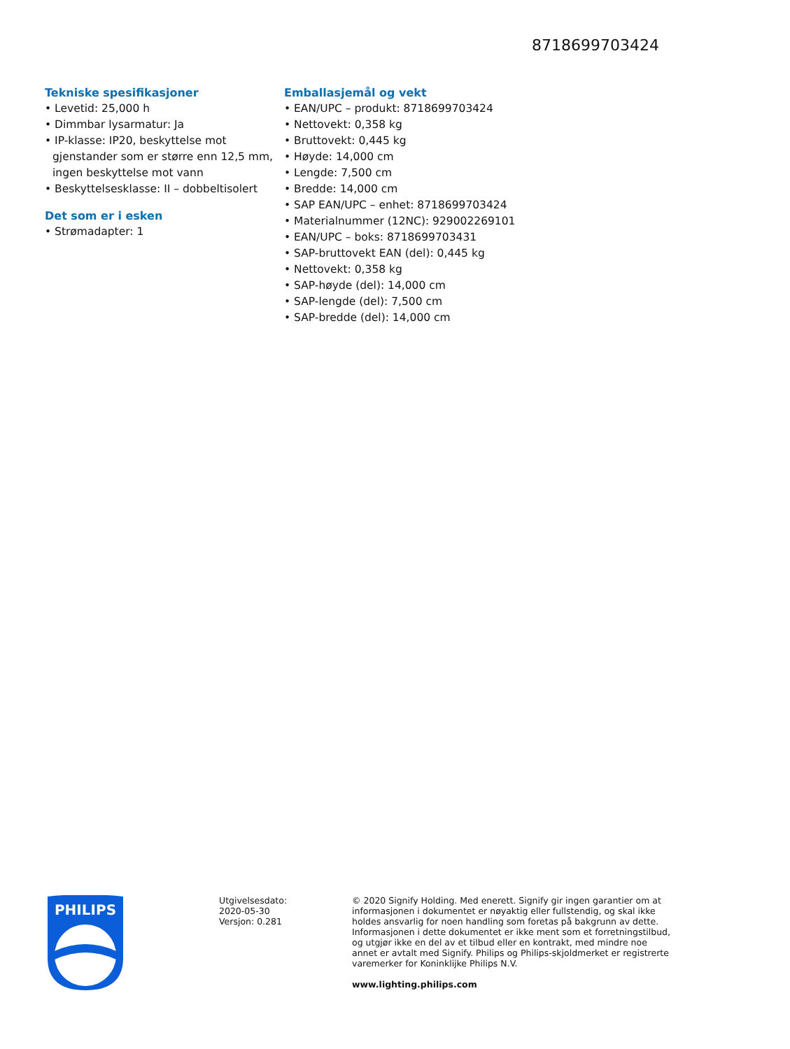8718699703424
Tekniske spesifikasjoner
• Levetid: 25,000 h
• Dimmbar lysarmatur: Ja
• IP-klasse: IP20, beskyttelse mot gjenstander som er større enn 12,5 mm, ingen beskyttelse mot vann
• Beskyttelsesklasse: II – dobbeltisolert
Det som er i esken
• Strømadapter: 1
Emballasjemål og vekt
• EAN/UPC – produkt: 8718699703424
• Nettovekt: 0,358 kg
• Bruttovekt: 0,445 kg
• Høyde: 14,000 cm
• Lengde: 7,500 cm
• Bredde: 14,000 cm
• SAP EAN/UPC – enhet: 8718699703424
• Materialnummer (12NC): 929002269101
• EAN/UPC – boks: 8718699703431
• SAP-bruttovekt EAN (del): 0,445 kg
• Nettovekt: 0,358 kg
• SAP-høyde (del): 14,000 cm
• SAP-lengde (del): 7,500 cm
• SAP-bredde (del): 14,000 cm
PHILIPS
Utgivelsesdato:
2020-05-30
Versjon: 0.281
© 2020 Signify Holding. Med enerett. Signify gir ingen garantier om at informasjonen i dokumentet er nøyaktig eller fullstendig, og skal ikke holdes ansvarlig for noen handling som foretas på bakgrunn av dette. Informasjonen i dette dokumentet er ikke ment som et forretningstilbud, og utgjør ikke en del av et tilbud eller en kontrakt, med mindre noe annet er avtalt med Signify. Philips og Philips-skjoldmerket er registrerte varemerker for Koninklijke Philips N.V.
www.lighting.philips.com